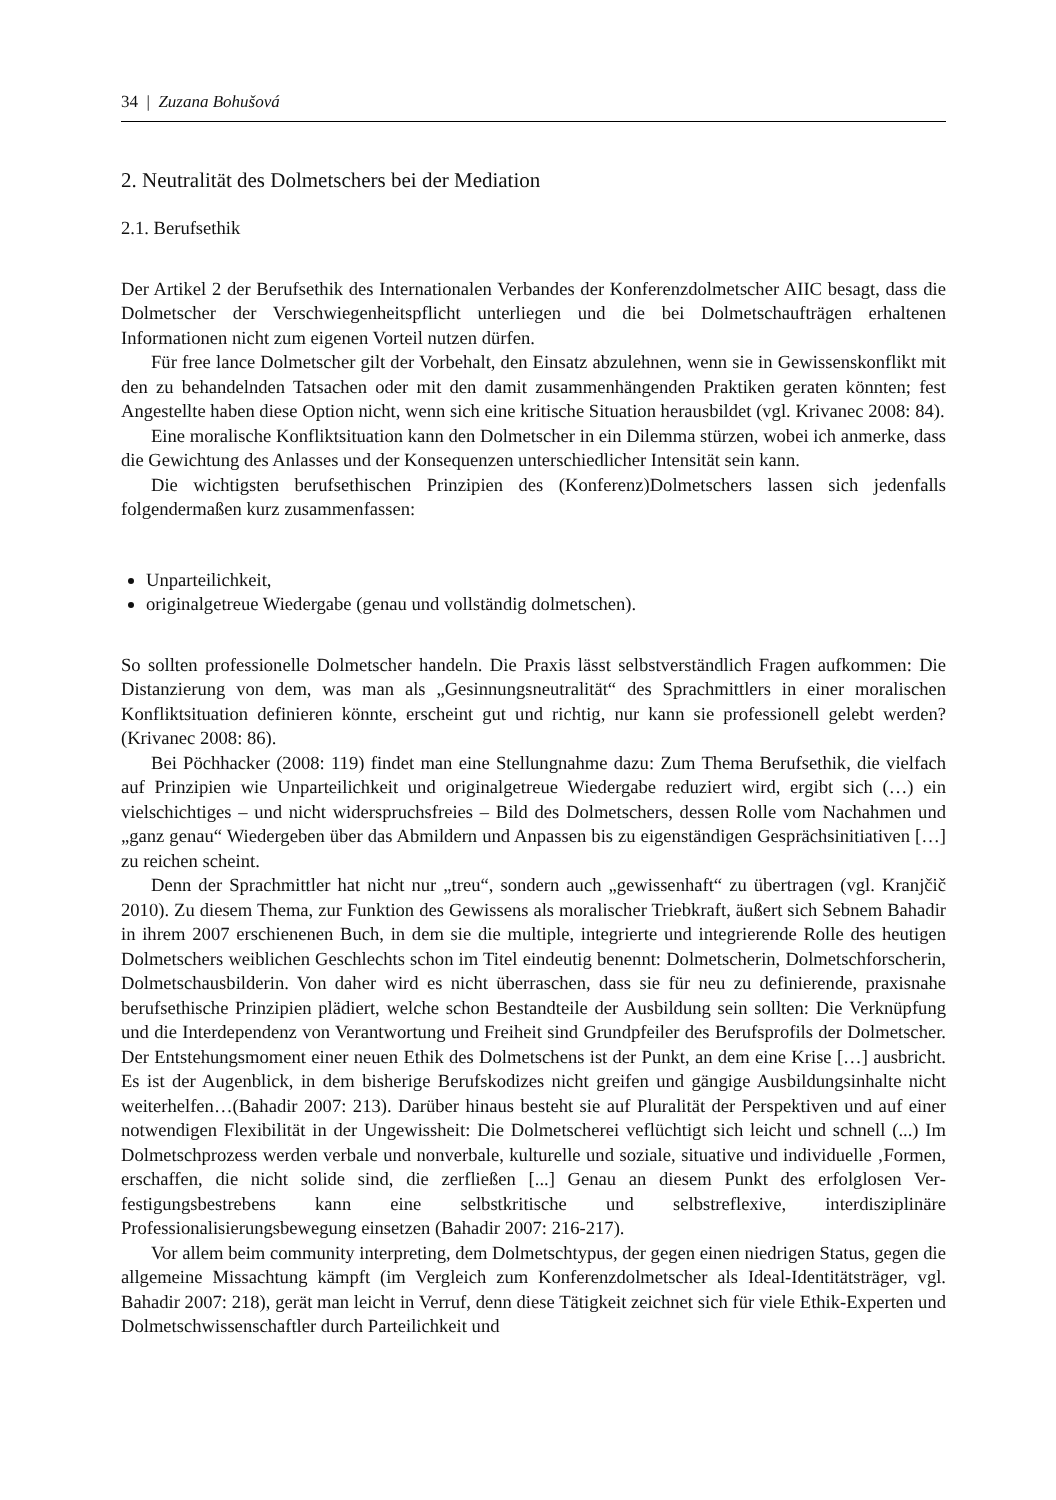34 | Zuzana Bohušová
2. Neutralität des Dolmetschers bei der Mediation
2.1. Berufsethik
Der Artikel 2 der Berufsethik des Internationalen Verbandes der Konferenzdolmetscher AIIC besagt, dass die Dolmetscher der Verschwiegenheitspflicht unterliegen und die bei Dolmetsch­aufträgen erhaltenen Informationen nicht zum eigenen Vorteil nutzen dürfen.
Für free lance Dolmetscher gilt der Vorbehalt, den Einsatz abzulehnen, wenn sie in Ge­wissenskonflikt mit den zu behandelnden Tatsachen oder mit den damit zusammenhängenden Praktiken geraten könnten; fest Angestellte haben diese Option nicht, wenn sich eine kritische Situation herausbildet (vgl. Krivanec 2008: 84).
Eine moralische Konfliktsituation kann den Dolmetscher in ein Dilemma stürzen, wobei ich anmerke, dass die Gewichtung des Anlasses und der Konsequenzen unterschiedlicher Intensität sein kann.
Die wichtigsten berufsethischen Prinzipien des (Konferenz)Dolmetschers lassen sich jeden­falls folgendermaßen kurz zusammenfassen:
Unparteilichkeit,
originalgetreue Wiedergabe (genau und vollständig dolmetschen).
So sollten professionelle Dolmetscher handeln. Die Praxis lässt selbstverständlich Fragen auf­kommen: Die Distanzierung von dem, was man als „Gesinnungsneutralität“ des Sprachmittlers in einer moralischen Konfliktsituation definieren könnte, erscheint gut und richtig, nur kann sie professionell gelebt werden? (Krivanec 2008: 86).
Bei Pöchhacker (2008: 119) findet man eine Stellungnahme dazu: Zum Thema Berufsethik, die vielfach auf Prinzipien wie Unparteilichkeit und originalgetreue Wiedergabe reduziert wird, ergibt sich (…) ein vielschichtiges – und nicht widerspruchsfreies – Bild des Dolmetschers, dessen Rolle vom Nachahmen und „ganz genau“ Wiedergeben über das Abmildern und An­passen bis zu eigenständigen Gesprächsinitiativen […] zu reichen scheint.
Denn der Sprachmittler hat nicht nur „treu“, sondern auch „gewissenhaft“ zu übertragen (vgl. Kranjčič 2010). Zu diesem Thema, zur Funktion des Gewissens als moralischer Triebkraft, äußert sich Sebnem Bahadir in ihrem 2007 erschienenen Buch, in dem sie die multiple, integrierte und integrierende Rolle des heutigen Dolmetschers weiblichen Geschlechts schon im Titel eindeutig benennt: Dolmetscherin, Dolmetschforscherin, Dolmetschausbilderin. Von daher wird es nicht überraschen, dass sie für neu zu definierende, praxisnahe berufsethische Prinzipien plädiert, welche schon Bestandteile der Ausbildung sein sollten: Die Verknüpfung und die Interdependenz von Verantwortung und Freiheit sind Grundpfeiler des Berufsprofils der Dolmetscher. Der Entstehungsmoment einer neuen Ethik des Dolmetschens ist der Punkt, an dem eine Krise […] ausbricht. Es ist der Augenblick, in dem bisherige Berufskodizes nicht greifen und gängige Ausbildungsinhalte nicht weiterhelfen…(Bahadir 2007: 213). Darüber hinaus besteht sie auf Pluralität der Perspektiven und auf einer notwendigen Flexibilität in der Ungewissheit: Die Dolmetscherei veflüchtigt sich leicht und schnell (...) Im Dolmetschprozess werden verbale und nonverbale, kulturelle und soziale, situative und individuelle ‚Formen, er­schaffen, die nicht solide sind, die zerfließen [...] Genau an diesem Punkt des erfolglosen Ver­festigungsbestrebens kann eine selbstkritische und selbstreflexive, interdisziplinäre Professionalisierungsbewegung einsetzen (Bahadir 2007: 216-217).
Vor allem beim community interpreting, dem Dolmetschtypus, der gegen einen niedrigen Status, gegen die allgemeine Missachtung kämpft (im Vergleich zum Konferenzdolmetscher als Ideal-Identitätsträger, vgl. Bahadir 2007: 218), gerät man leicht in Verruf, denn diese Tätigkeit zeichnet sich für viele Ethik-Experten und Dolmetschwissenschaftler durch Parteilichkeit und